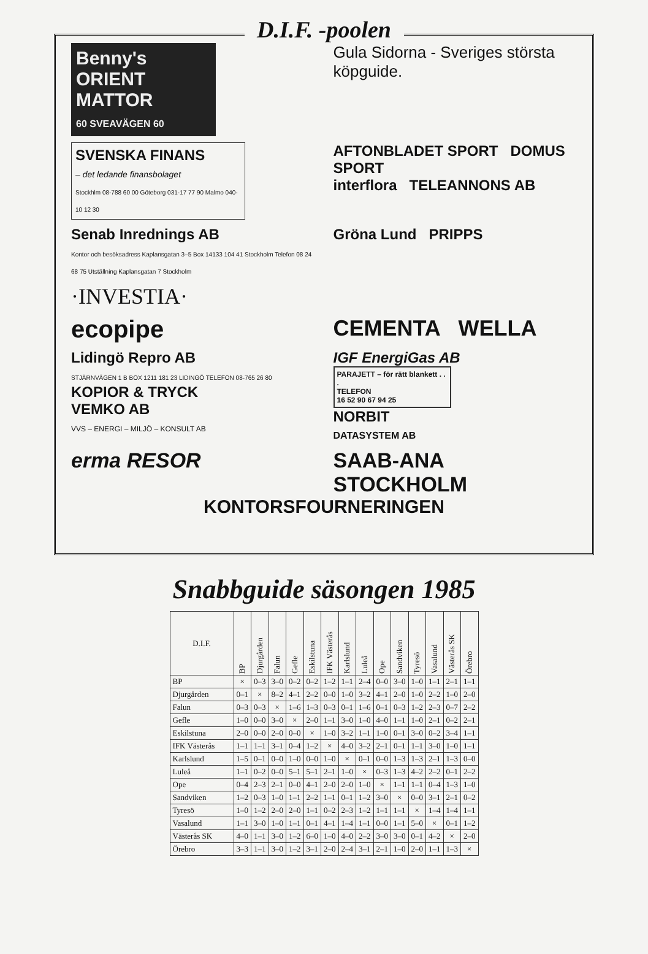D.I.F. -poolen
Benny's ORIENT MATTOR
60 SVEAVÄGEN 60
Gula Sidorna - Sveriges största köpguide.
SVENSKA FINANS
– det ledande finansbolaget
Stockhlm 08-788 60 00 Göteborg 031-17 77 90 Malmo 040-10 12 30
AFTONBLADET SPORT DOMUS SPORT
interflora TELEANNONS AB
Senab Inrednings AB
Kontor och besöksadress Kaplansgatan 3–5 Box 14133 104 41 Stockholm Telefon 08 24 68 75 Utställning Kaplansgatan 7 Stockholm
Gröna Lund PRIPPS
·INVESTIA·
ecopipe
CEMENTA WELLA
Lidingö Repro AB
STJÄRNVÄGEN 1 B BOX 1211 181 23 LIDINGÖ TELEFON 08-765 26 80
KOPIOR & TRYCK
VEMKO AB
VVS – ENERGI – MILJÖ – KONSULT AB
IGF EnergiGas AB
PARAJETT – för rätt blankett . . .
TELEFON
16 52 90 67 94 25
NORBIT
DATASYSTEM AB
erma RESOR
SAAB-ANA
STOCKHOLM
KONTORSFOURNERINGEN
Snabbguide säsongen 1985
| D.I.F. | BP | Djurgården | Falun | Gefle | Eskilstuna | IFK Västerås | Karlslund | Luleå | Ope | Sandviken | Tyresö | Vasalund | Västerås SK | Örebro |
| --- | --- | --- | --- | --- | --- | --- | --- | --- | --- | --- | --- | --- | --- | --- |
| BP | × | 0–3 | 3–0 | 0–2 | 0–2 | 1–2 | 1–1 | 2–4 | 0–0 | 3–0 | 1–0 | 1–1 | 2–1 | 1–1 |
| Djurgården | 0–1 | × | 8–2 | 4–1 | 2–2 | 0–0 | 1–0 | 3–2 | 4–1 | 2–0 | 1–0 | 2–2 | 1–0 | 2–0 |
| Falun | 0–3 | 0–3 | × | 1–6 | 1–3 | 0–3 | 0–1 | 1–6 | 0–1 | 0–3 | 1–2 | 2–3 | 0–7 | 2–2 |
| Gefle | 1–0 | 0–0 | 3–0 | × | 2–0 | 1–1 | 3–0 | 1–0 | 4–0 | 1–1 | 1–0 | 2–1 | 0–2 | 2–1 |
| Eskilstuna | 2–0 | 0–0 | 2–0 | 0–0 | × | 1–0 | 3–2 | 1–1 | 1–0 | 0–1 | 3–0 | 0–2 | 3–4 | 1–1 |
| IFK Västerås | 1–1 | 1–1 | 3–1 | 0–4 | 1–2 | × | 4–0 | 3–2 | 2–1 | 0–1 | 1–1 | 3–0 | 1–0 | 1–1 |
| Karlslund | 1–5 | 0–1 | 0–0 | 1–0 | 0–0 | 1–0 | × | 0–1 | 0–0 | 1–3 | 1–3 | 2–1 | 1–3 | 0–0 |
| Luleå | 1–1 | 0–2 | 0–0 | 5–1 | 5–1 | 2–1 | 1–0 | × | 0–3 | 1–3 | 4–2 | 2–2 | 0–1 | 2–2 |
| Ope | 0–4 | 2–3 | 2–1 | 0–0 | 4–1 | 2–0 | 2–0 | 1–0 | × | 1–1 | 1–1 | 0–4 | 1–3 | 1–0 |
| Sandviken | 1–2 | 0–3 | 1–0 | 1–1 | 2–2 | 1–1 | 0–1 | 1–2 | 3–0 | × | 0–0 | 3–1 | 2–1 | 0–2 |
| Tyresö | 1–0 | 1–2 | 2–0 | 2–0 | 1–1 | 0–2 | 2–3 | 1–2 | 1–1 | 1–1 | × | 1–4 | 1–4 | 1–1 |
| Vasalund | 1–1 | 3–0 | 1–0 | 1–1 | 0–1 | 4–1 | 1–4 | 1–1 | 0–0 | 1–1 | 5–0 | × | 0–1 | 1–2 |
| Västerås SK | 4–0 | 1–1 | 3–0 | 1–2 | 6–0 | 1–0 | 4–0 | 2–2 | 3–0 | 3–0 | 0–1 | 4–2 | × | 2–0 |
| Örebro | 3–3 | 1–1 | 3–0 | 1–2 | 3–1 | 2–0 | 2–4 | 3–1 | 2–1 | 1–0 | 2–0 | 1–1 | 1–3 | × |